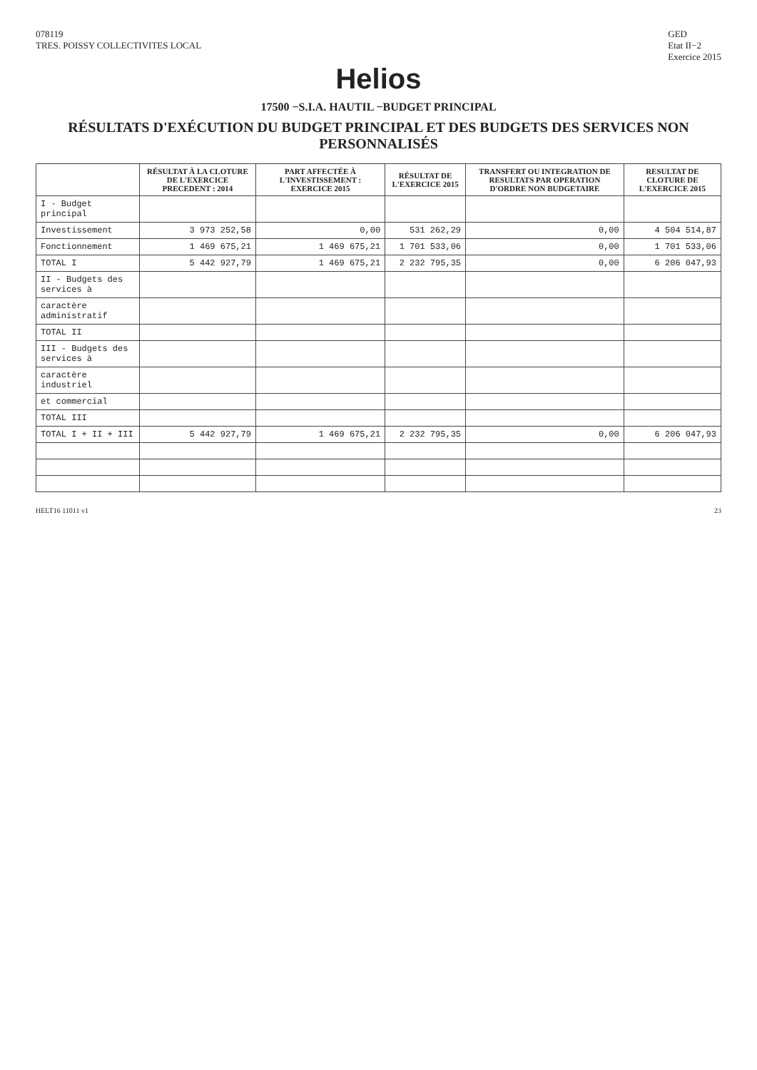078119
TRES. POISSY COLLECTIVITES LOCAL
GED
Etat II−2
Exercice 2015
Helios
17500 −S.I.A. HAUTIL −BUDGET PRINCIPAL
RÉSULTATS D'EXÉCUTION DU BUDGET PRINCIPAL ET DES BUDGETS DES SERVICES NON PERSONNALISÉS
| | RÉSULTAT À LA CLOTURE DE L'EXERCICE PRECEDENT : 2014 | PART AFFECTÉE À L'INVESTISSEMENT : EXERCICE 2015 | RÉSULTAT DE L'EXERCICE 2015 | TRANSFERT OU INTEGRATION DE RESULTATS PAR OPERATION D'ORDRE NON BUDGETAIRE | RESULTAT DE CLOTURE DE L'EXERCICE 2015 |
| --- | --- | --- | --- | --- | --- |
| I - Budget principal | | | | | |
| Investissement | 3 973 252,58 | 0,00 | 531 262,29 | 0,00 | 4 504 514,87 |
| Fonctionnement | 1 469 675,21 | 1 469 675,21 | 1 701 533,06 | 0,00 | 1 701 533,06 |
| TOTAL I | 5 442 927,79 | 1 469 675,21 | 2 232 795,35 | 0,00 | 6 206 047,93 |
| II - Budgets des services à | | | | | |
| caractère administratif | | | | | |
| TOTAL II | | | | | |
| III - Budgets des services à | | | | | |
| caractère industriel | | | | | |
| et commercial | | | | | |
| TOTAL III | | | | | |
| TOTAL I + II + III | 5 442 927,79 | 1 469 675,21 | 2 232 795,35 | 0,00 | 6 206 047,93 |
HELT16 11011 v1 23